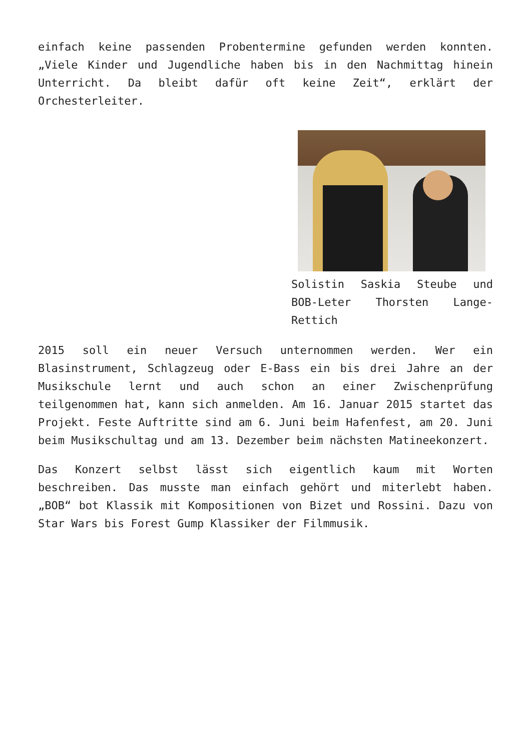einfach keine passenden Probentermine gefunden werden konnten. „Viele Kinder und Jugendliche haben bis in den Nachmittag hinein Unterricht. Da bleibt dafür oft keine Zeit“, erklärt der Orchesterleiter.
Solistin Saskia Steube und BOB-Leter Thorsten Lange-Rettich
2015 soll ein neuer Versuch unternommen werden. Wer ein Blasinstrument, Schlagzeug oder E-Bass ein bis drei Jahre an der Musikschule lernt und auch schon an einer Zwischenprüfung teilgenommen hat, kann sich anmelden. Am 16. Januar 2015 startet das Projekt. Feste Auftritte sind am 6. Juni beim Hafenfest, am 20. Juni beim Musikschultag und am 13. Dezember beim nächsten Matineekonzert.
Das Konzert selbst lässt sich eigentlich kaum mit Worten beschreiben. Das musste man einfach gehört und miterlebt haben. „BOB“ bot Klassik mit Kompositionen von Bizet und Rossini. Dazu von Star Wars bis Forest Gump Klassiker der Filmmusik.